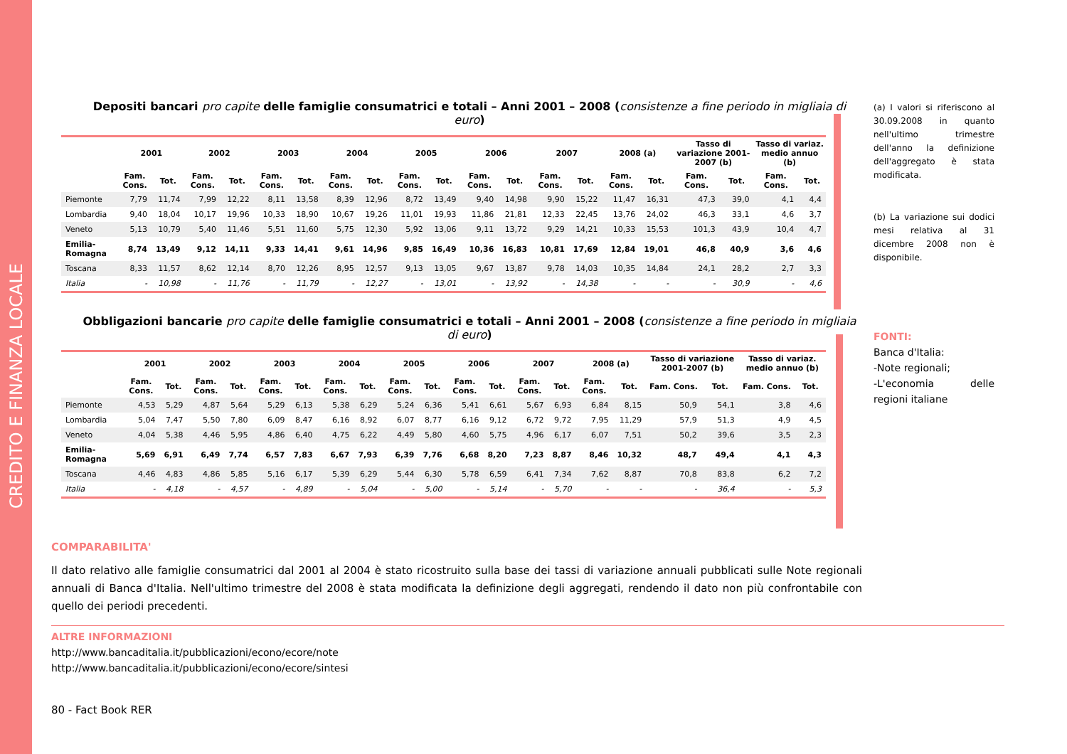CREDITO E FINANZA LOCALE
Depositi bancari pro capite delle famiglie consumatrici e totali – Anni 2001 – 2008 (consistenze a fine periodo in migliaia di euro)
| | 2001 | | 2002 | | 2003 | | 2004 | | 2005 | | 2006 | | 2007 | | 2008 (a) | | Tasso di variazione 2001-2007 (b) | | Tasso di variaz. medio annuo (b) | |
| --- | --- | --- | --- | --- | --- | --- | --- | --- | --- | --- | --- | --- | --- | --- | --- | --- | --- | --- | --- | --- |
| | Fam. Cons. | Tot. | Fam. Cons. | Tot. | Fam. Cons. | Tot. | Fam. Cons. | Tot. | Fam. Cons. | Tot. | Fam. Cons. | Tot. | Fam. Cons. | Tot. | Fam. Cons. | Tot. | Fam. Cons. | Tot. | Fam. Cons. | Tot. |
| Piemonte | 7,79 | 11,74 | 7,99 | 12,22 | 8,11 | 13,58 | 8,39 | 12,96 | 8,72 | 13,49 | 9,40 | 14,98 | 9,90 | 15,22 | 11,47 | 16,31 | 47,3 | 39,0 | 4,1 | 4,4 |
| Lombardia | 9,40 | 18,04 | 10,17 | 19,96 | 10,33 | 18,90 | 10,67 | 19,26 | 11,01 | 19,93 | 11,86 | 21,81 | 12,33 | 22,45 | 13,76 | 24,02 | 46,3 | 33,1 | 4,6 | 3,7 |
| Veneto | 5,13 | 10,79 | 5,40 | 11,46 | 5,51 | 11,60 | 5,75 | 12,30 | 5,92 | 13,06 | 9,11 | 13,72 | 9,29 | 14,21 | 10,33 | 15,53 | 101,3 | 43,9 | 10,4 | 4,7 |
| Emilia-Romagna | 8,74 | 13,49 | 9,12 | 14,11 | 9,33 | 14,41 | 9,61 | 14,96 | 9,85 | 16,49 | 10,36 | 16,83 | 10,81 | 17,69 | 12,84 | 19,01 | 46,8 | 40,9 | 3,6 | 4,6 |
| Toscana | 8,33 | 11,57 | 8,62 | 12,14 | 8,70 | 12,26 | 8,95 | 12,57 | 9,13 | 13,05 | 9,67 | 13,87 | 9,78 | 14,03 | 10,35 | 14,84 | 24,1 | 28,2 | 2,7 | 3,3 |
| Italia | - | 10,98 | - | 11,76 | - | 11,79 | - | 12,27 | - | 13,01 | - | 13,92 | - | 14,38 | - | - | - | 30,9 | - | 4,6 |
Obbligazioni bancarie pro capite delle famiglie consumatrici e totali – Anni 2001 – 2008 (consistenze a fine periodo in migliaia di euro)
| | 2001 | | 2002 | | 2003 | | 2004 | | 2005 | | 2006 | | 2007 | | 2008 (a) | | Tasso di variazione 2001-2007 (b) | | Tasso di variaz. medio annuo (b) | |
| --- | --- | --- | --- | --- | --- | --- | --- | --- | --- | --- | --- | --- | --- | --- | --- | --- | --- | --- | --- | --- |
| | Fam. Cons. | Tot. | Fam. Cons. | Tot. | Fam. Cons. | Tot. | Fam. Cons. | Tot. | Fam. Cons. | Tot. | Fam. Cons. | Tot. | Fam. Cons. | Tot. | Fam. Cons. | Tot. | Fam. Cons. | Tot. | Fam. Cons. | Tot. |
| Piemonte | 4,53 | 5,29 | 4,87 | 5,64 | 5,29 | 6,13 | 5,38 | 6,29 | 5,24 | 6,36 | 5,41 | 6,61 | 5,67 | 6,93 | 6,84 | 8,15 | 50,9 | 54,1 | 3,8 | 4,6 |
| Lombardia | 5,04 | 7,47 | 5,50 | 7,80 | 6,09 | 8,47 | 6,16 | 8,92 | 6,07 | 8,77 | 6,16 | 9,12 | 6,72 | 9,72 | 7,95 | 11,29 | 57,9 | 51,3 | 4,9 | 4,5 |
| Veneto | 4,04 | 5,38 | 4,46 | 5,95 | 4,86 | 6,40 | 4,75 | 6,22 | 4,49 | 5,80 | 4,60 | 5,75 | 4,96 | 6,17 | 6,07 | 7,51 | 50,2 | 39,6 | 3,5 | 2,3 |
| Emilia-Romagna | 5,69 | 6,91 | 6,49 | 7,74 | 6,57 | 7,83 | 6,67 | 7,93 | 6,39 | 7,76 | 6,68 | 8,20 | 7,23 | 8,87 | 8,46 | 10,32 | 48,7 | 49,4 | 4,1 | 4,3 |
| Toscana | 4,46 | 4,83 | 4,86 | 5,85 | 5,16 | 6,17 | 5,39 | 6,29 | 5,44 | 6,30 | 5,78 | 6,59 | 6,41 | 7,34 | 7,62 | 8,87 | 70,8 | 83,8 | 6,2 | 7,2 |
| Italia | - | 4,18 | - | 4,57 | - | 4,89 | - | 5,04 | - | 5,00 | - | 5,14 | - | 5,70 | - | - | - | 36,4 | - | 5,3 |
(a) I valori si riferiscono al 30.09.2008 in quanto nell'ultimo trimestre dell'anno la definizione dell'aggregato è stata modificata.
(b) La variazione sui dodici mesi relativa al 31 dicembre 2008 non è disponibile.
FONTI:
Banca d'Italia:
-Note regionali;
-L'economia delle regioni italiane
COMPARABILITA'
Il dato relativo alle famiglie consumatrici dal 2001 al 2004 è stato ricostruito sulla base dei tassi di variazione annuali pubblicati sulle Note regionali annuali di Banca d'Italia. Nell'ultimo trimestre del 2008 è stata modificata la definizione degli aggregati, rendendo il dato non più confrontabile con quello dei periodi precedenti.
ALTRE INFORMAZIONI
http://www.bancaditalia.it/pubblicazioni/econo/ecore/note
http://www.bancaditalia.it/pubblicazioni/econo/ecore/sintesi
80 - Fact Book RER